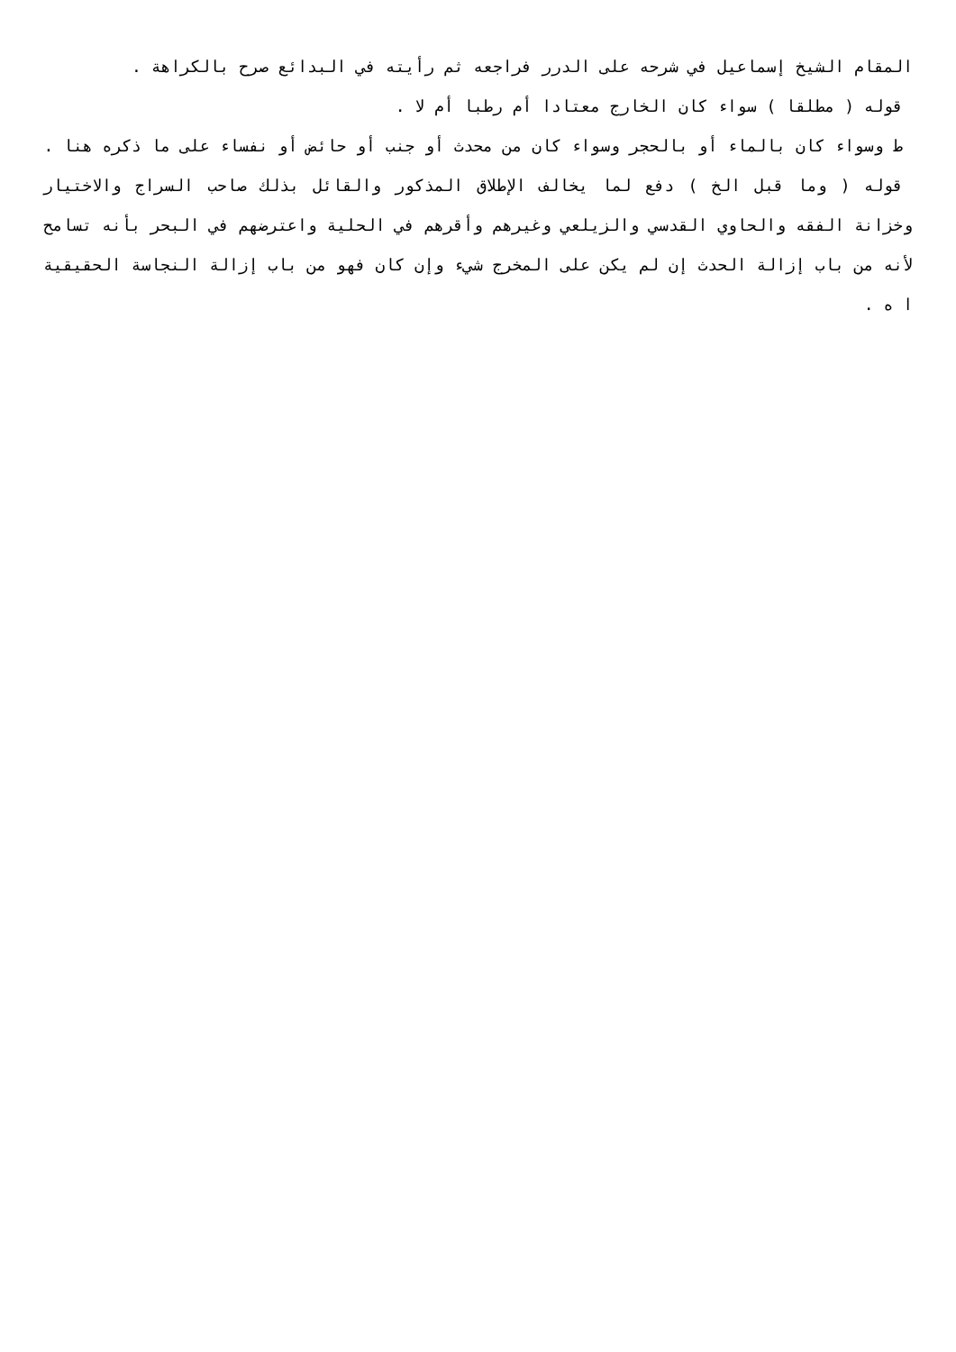المقام الشيخ إسماعيل في شرحه على الدرر فراجعه ثم رأيته في البدائع صرح بالكراهة .
قوله ( مطلقا ) سواء كان الخارج معتادا أم رطبا أم لا .
ط وسواء كان بالماء أو بالحجر وسواء كان من محدث أو جنب أو حائض أو نفساء على ما ذكره هنا .
قوله ( وما قبل الخ ) دفع لما يخالف الإطلاق المذكور والقائل بذلك صاحب السراج والاختيار وخزانة الفقه والحاوي القدسي والزيلعي وغيرهم وأقرهم في الحلية واعترضهم في البحر بأنه تسامح لأنه من باب إزالة الحدث إن لم يكن على المخرج شيء وإن كان فهو من باب إزالة النجاسة الحقيقية ا ه .